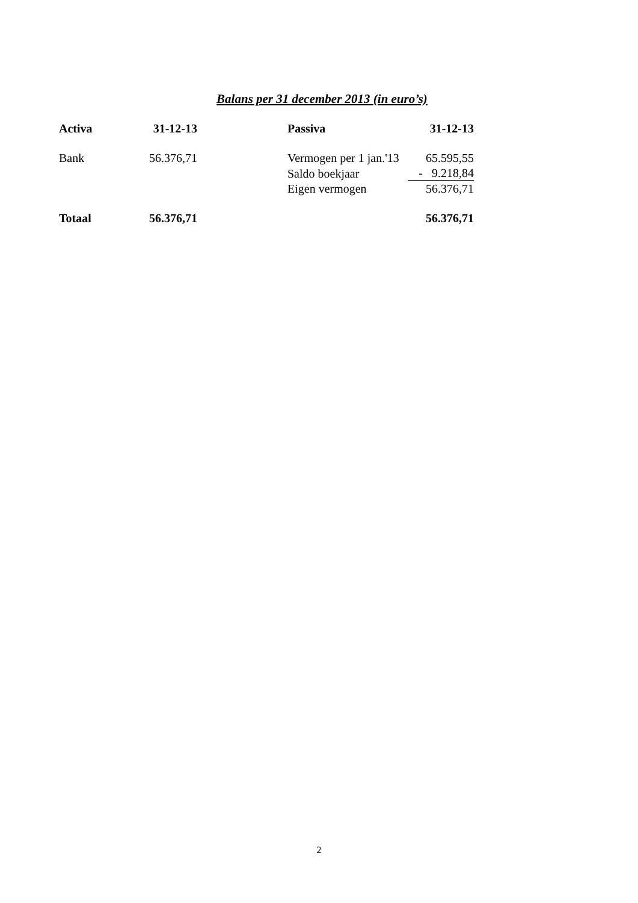Balans per 31 december 2013 (in euro’s)
| Activa | 31-12-13 | | Passiva | 31-12-13 |
| --- | --- | --- | --- | --- |
| Bank | 56.376,71 | | Vermogen per 1 jan.'13 | 65.595,55 |
| | | | Saldo boekjaar | - 9.218,84 |
| | | | Eigen vermogen | 56.376,71 |
| Totaal | 56.376,71 | | | 56.376,71 |
2